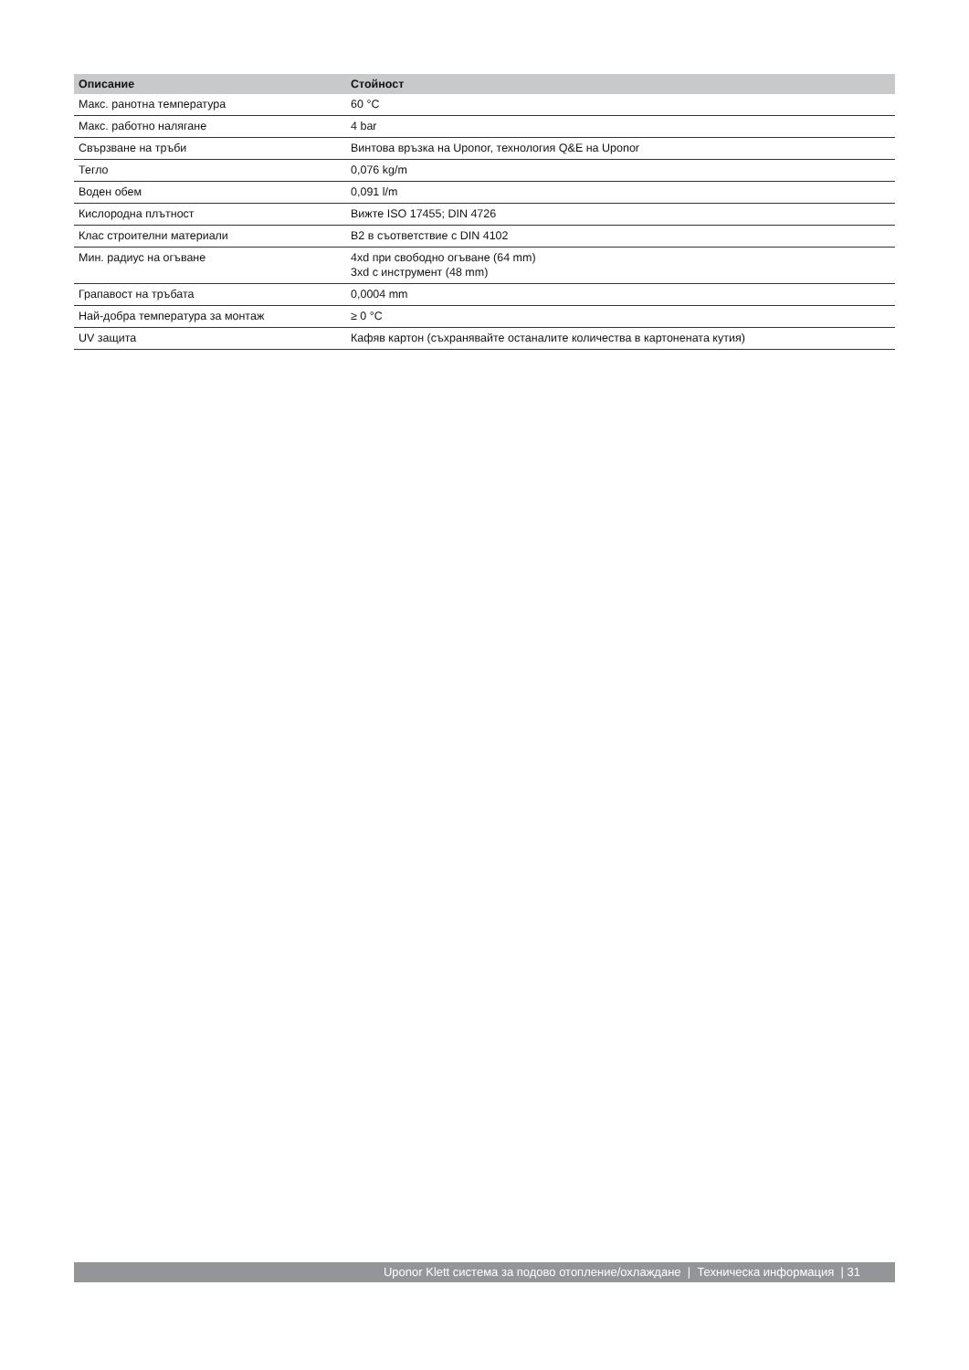| Описание | Стойност |
| --- | --- |
| Макс. ранотна температура | 60 °C |
| Макс. работно налягане | 4 bar |
| Свързване на тръби | Винтова връзка на Uponor, технология Q&E на Uponor |
| Тегло | 0,076 kg/m |
| Воден обем | 0,091 l/m |
| Кислородна плътност | Вижте ISO 17455; DIN 4726 |
| Клас строителни материали | B2 в съответствие с DIN 4102 |
| Мин. радиус на огъване | 4xd при свободно огъване (64 mm) 3xd с инструмент (48 mm) |
| Грапавост на тръбата | 0,0004 mm |
| Най-добра температура за монтаж | ≥ 0 °C |
| UV защита | Кафяв картон (съхранявайте останалите количества в картонената кутия) |
Uponor Klett система за подово отопление/охлаждане | Техническа информация | 31